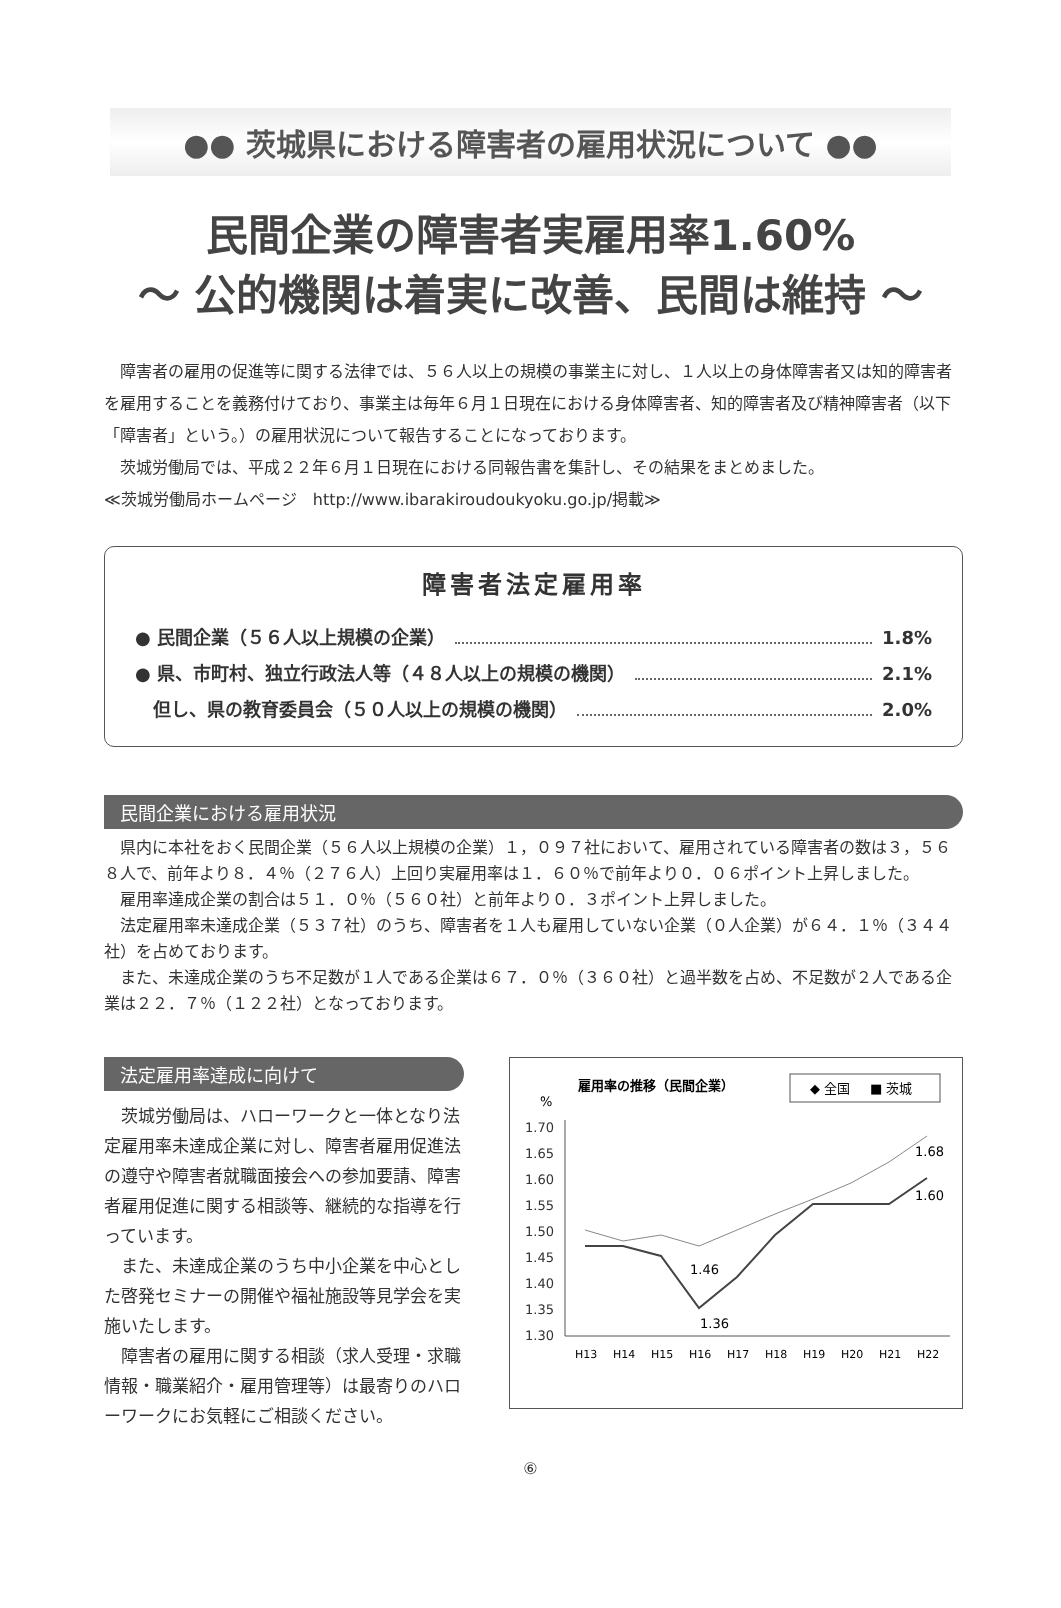●● 茨城県における障害者の雇用状況について ●●
民間企業の障害者実雇用率1.60%
～ 公的機関は着実に改善、民間は維持 ～
障害者の雇用の促進等に関する法律では、５６人以上の規模の事業主に対し、１人以上の身体障害者又は知的障害者を雇用することを義務付けており、事業主は毎年６月１日現在における身体障害者、知的障害者及び精神障害者（以下「障害者」という。）の雇用状況について報告することになっております。
茨城労働局では、平成２２年６月１日現在における同報告書を集計し、その結果をまとめました。
≪茨城労働局ホームページ　http://www.ibarakiroudoukyoku.go.jp/掲載≫
障害者法定雇用率
● 民間企業（５６人以上規模の企業） 1.8%
● 県、市町村、独立行政法人等（４８人以上の規模の機関） 2.1%
　但し、県の教育委員会（５０人以上の規模の機関） 2.0%
民間企業における雇用状況
県内に本社をおく民間企業（５６人以上規模の企業）１，０９７社において、雇用されている障害者の数は３，５６８人で、前年より８．４％（２７６人）上回り実雇用率は１．６０％で前年より０．０６ポイント上昇しました。
雇用率達成企業の割合は５１．０％（５６０社）と前年より０．３ポイント上昇しました。
法定雇用率未達成企業（５３７社）のうち、障害者を１人も雇用していない企業（０人企業）が６４．１％（３４４社）を占めております。
また、未達成企業のうち不足数が１人である企業は６７．０％（３６０社）と過半数を占め、不足数が２人である企業は２２．７％（１２２社）となっております。
法定雇用率達成に向けて
茨城労働局は、ハローワークと一体となり法定雇用率未達成企業に対し、障害者雇用促進法の遵守や障害者就職面接会への参加要請、障害者雇用促進に関する相談等、継続的な指導を行っています。
また、未達成企業のうち中小企業を中心とした啓発セミナーの開催や福祉施設等見学会を実施いたします。
障害者の雇用に関する相談（求人受理・求職情報・職業紹介・雇用管理等）は最寄りのハローワークにお気軽にご相談ください。
雇用率の推移（民間企業）
◆ 全国
■ 茨城
%
1.70
1.65
1.60
1.55
1.50
1.45
1.40
1.35
1.30
1.46
1.36
1.68
1.60
H13
H14
H15
H16
H17
H18
H19
H20
H21
H22
⑥